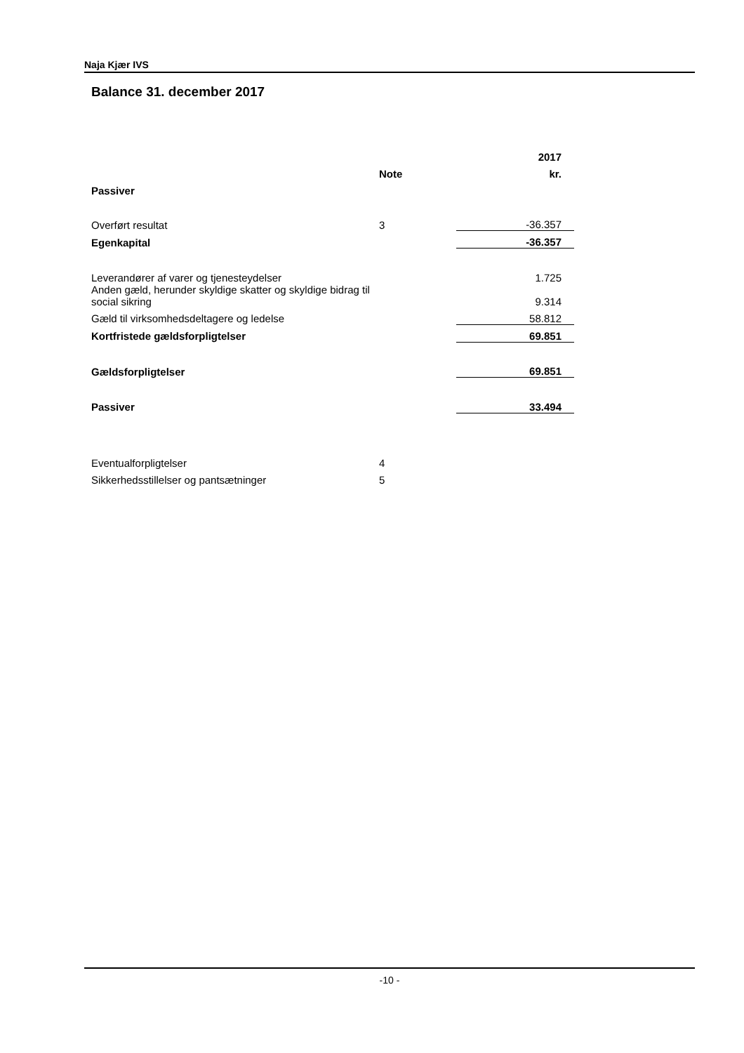Naja Kjær IVS
Balance 31. december 2017
| | | 2017 |
| --- | --- | --- |
| | Note | kr. |
| Passiver | | |
| Overført resultat | 3 | -36.357 |
| Egenkapital | | -36.357 |
| Leverandører af varer og tjenesteydelser | | 1.725 |
| Anden gæld, herunder skyldige skatter og skyldige bidrag til social sikring | | 9.314 |
| Gæld til virksomhedsdeltagere og ledelse | | 58.812 |
| Kortfristede gældsforpligtelser | | 69.851 |
| Gældsforpligtelser | | 69.851 |
| Passiver | | 33.494 |
| Eventualforpligtelser | 4 | |
| Sikkerhedsstillelser og pantsætninger | 5 | |
-10 -